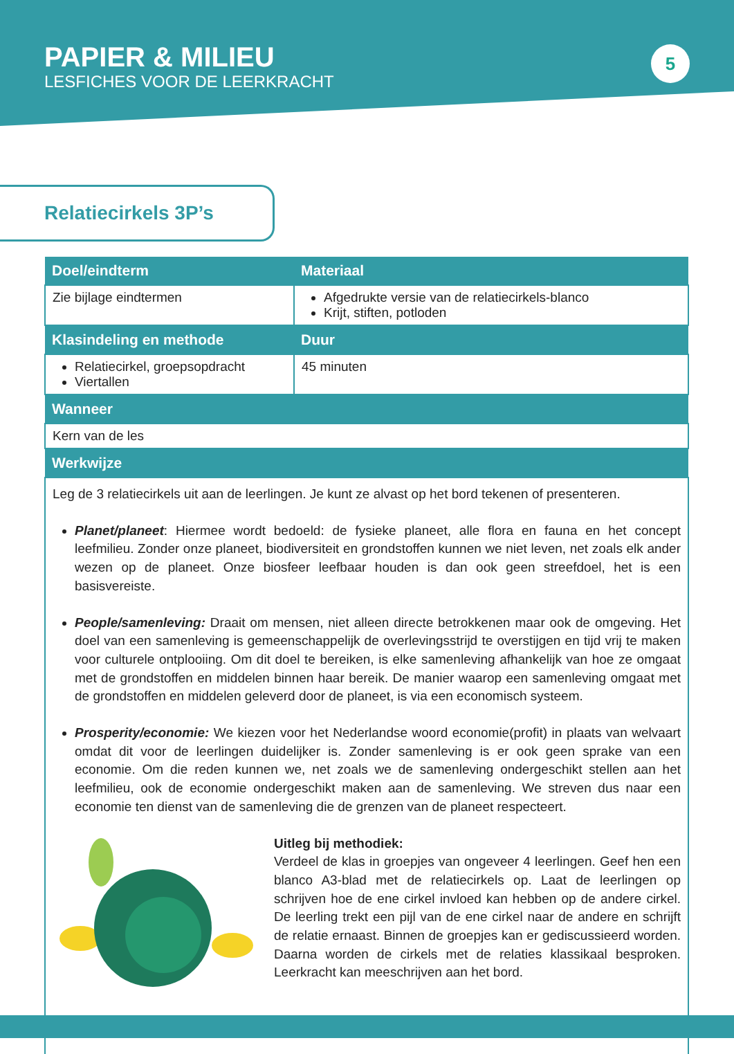PAPIER & MILIEU
LESFICHES VOOR DE LEERKRACHT
5
Relatiecirkels 3P’s
| Doel/eindterm | Materiaal |
| --- | --- |
| Zie bijlage eindtermen | Afgedrukte versie van de relatiecirkels-blanco Krijt, stiften, potloden |
| Klasindeling en methode | Duur |
| Relatiecirkel, groepsopdracht Viertallen | 45 minuten |
| Wanneer | |
| Kern van de les | |
| Werkwijze | |
| Leg de 3 relatiecirkels uit aan de leerlingen. Je kunt ze alvast op het bord tekenen of presenteren. Planet/planeet : Hiermee wordt bedoeld: de fysieke planeet, alle flora en fauna en het concept leefmilieu. Zonder onze planeet, biodiversiteit en grondstoffen kunnen we niet leven, net zoals elk ander wezen op de planeet. Onze biosfeer leefbaar houden is dan ook geen streefdoel, het is een basisvereiste. People/samenleving: Draait om mensen, niet alleen directe betrokkenen maar ook de omgeving. Het doel van een samenleving is gemeenschappelijk de overlevingsstrijd te overstijgen en tijd vrij te maken voor culturele ontplooiing. Om dit doel te bereiken, is elke samenleving afhankelijk van hoe ze omgaat met de grondstoffen en middelen binnen haar bereik. De manier waarop een samenleving omgaat met de grondstoffen en middelen geleverd door de planeet, is via een economisch systeem. Prosperity/economie: We kiezen voor het Nederlandse woord economie(profit) in plaats van welvaart omdat dit voor de leerlingen duidelijker is. Zonder samenleving is er ook geen sprake van een economie. Om die reden kunnen we, net zoals we de samenleving ondergeschikt stellen aan het leefmilieu, ook de economie ondergeschikt maken aan de samenleving. We streven dus naar een economie ten dienst van de samenleving die de grenzen van de planeet respecteert. Uitleg bij methodiek: Verdeel de klas in groepjes van ongeveer 4 leerlingen. Geef hen een blanco A3-blad met de relatiecirkels op. Laat de leerlingen op schrijven hoe de ene cirkel invloed kan hebben op de andere cirkel. De leerling trekt een pijl van de ene cirkel naar de andere en schrijft de relatie ernaast. Binnen de groepjes kan er gediscussieerd worden. Daarna worden de cirkels met de relaties klassikaal besproken. Leerkracht kan meeschrijven aan het bord. | |